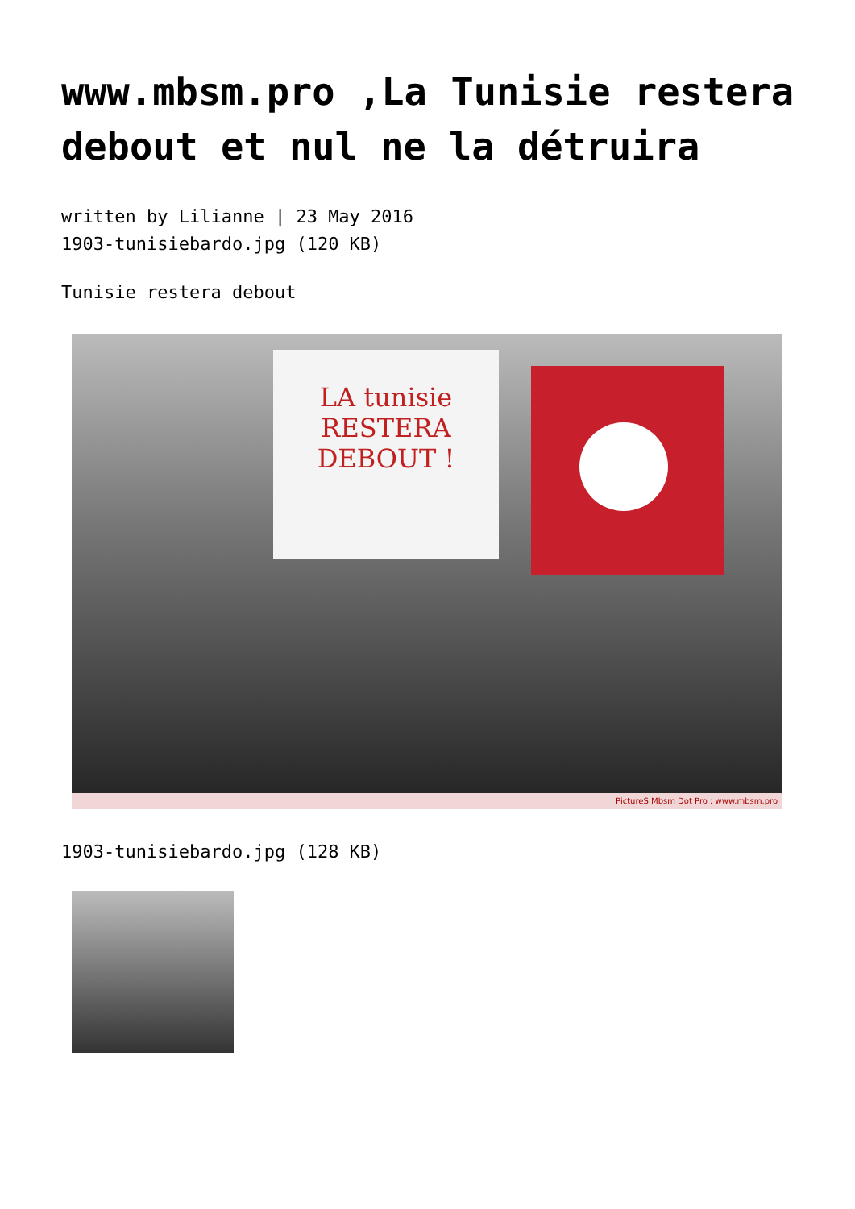www.mbsm.pro ,La Tunisie restera debout et nul ne la détruira
written by Lilianne | 23 May 2016
1903-tunisiebardo.jpg (120 KB)
Tunisie restera debout
LA tunisie
RESTERA
DEBOUT !
PictureS Mbsm Dot Pro : www.mbsm.pro
1903-tunisiebardo.jpg (128 KB)